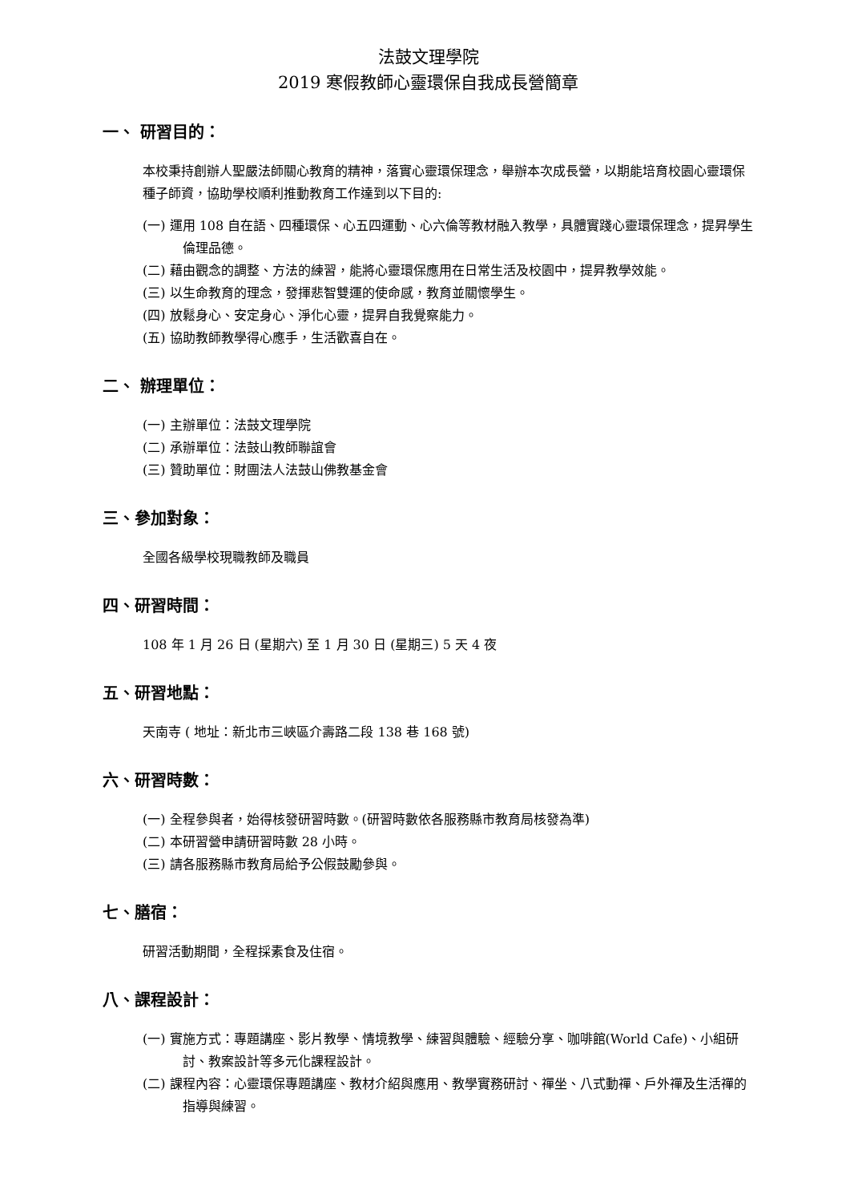法鼓文理學院
2019 寒假教師心靈環保自我成長營簡章
一、 研習目的：
本校秉持創辦人聖嚴法師關心教育的精神，落實心靈環保理念，舉辦本次成長營，以期能培育校園心靈環保種子師資，協助學校順利推動教育工作達到以下目的:
(一) 運用 108 自在語、四種環保、心五四運動、心六倫等教材融入教學，具體實踐心靈環保理念，提昇學生倫理品德。
(二) 藉由觀念的調整、方法的練習，能將心靈環保應用在日常生活及校園中，提昇教學效能。
(三) 以生命教育的理念，發揮悲智雙運的使命感，教育並關懷學生。
(四) 放鬆身心、安定身心、淨化心靈，提昇自我覺察能力。
(五) 協助教師教學得心應手，生活歡喜自在。
二、 辦理單位：
(一) 主辦單位：法鼓文理學院
(二) 承辦單位：法鼓山教師聯誼會
(三) 贊助單位：財團法人法鼓山佛教基金會
三、參加對象：
全國各級學校現職教師及職員
四、研習時間：
108 年 1 月 26 日 (星期六) 至 1 月 30 日 (星期三) 5 天 4 夜
五、研習地點：
天南寺 ( 地址：新北市三峽區介壽路二段 138 巷 168 號)
六、研習時數：
(一) 全程參與者，始得核發研習時數。(研習時數依各服務縣市教育局核發為準)
(二) 本研習營申請研習時數 28 小時。
(三) 請各服務縣市教育局給予公假鼓勵參與。
七、膳宿：
研習活動期間，全程採素食及住宿。
八、課程設計：
(一) 實施方式：專題講座、影片教學、情境教學、練習與體驗、經驗分享、咖啡館(World Cafe)、小組研討、教案設計等多元化課程設計。
(二) 課程內容：心靈環保專題講座、教材介紹與應用、教學實務研討、禪坐、八式動禪、戶外禪及生活禪的指導與練習。